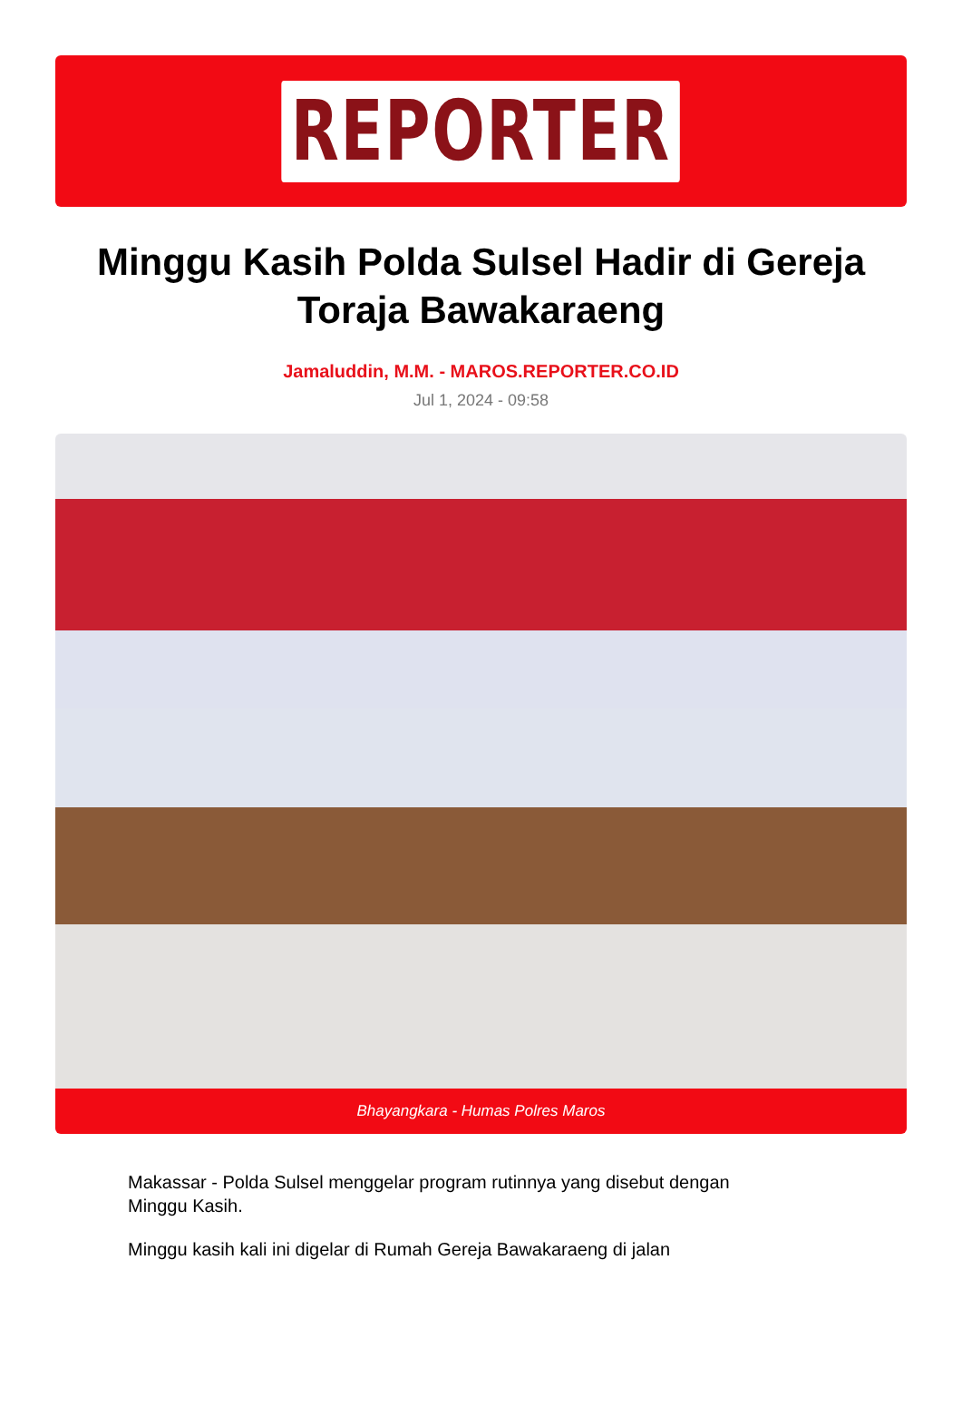REPORTER
Minggu Kasih Polda Sulsel Hadir di Gereja Toraja Bawakaraeng
Jamaluddin, M.M. - MAROS.REPORTER.CO.ID
Jul 1, 2024 - 09:58
Bhayangkara - Humas Polres Maros
Makassar - Polda Sulsel menggelar program rutinnya yang disebut dengan Minggu Kasih.
Minggu kasih kali ini digelar di Rumah Gereja Bawakaraeng di jalan